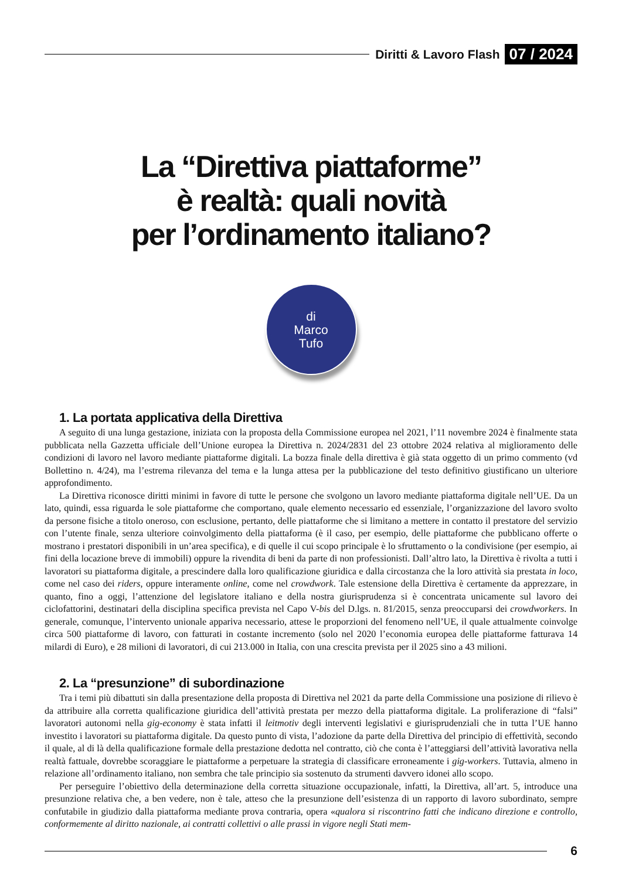Diritti & Lavoro Flash 07 / 2024
La “Direttiva piattaforme”
è realtà: quali novità
per l’ordinamento italiano?
di
Marco
Tufo
1. La portata applicativa della Direttiva
A seguito di una lunga gestazione, iniziata con la proposta della Commissione europea nel 2021, l’11 novembre 2024 è finalmente stata pubblicata nella Gazzetta ufficiale dell’Unione europea la Direttiva n. 2024/2831 del 23 ottobre 2024 relativa al miglioramento delle condizioni di lavoro nel lavoro mediante piattaforme digitali. La bozza finale della direttiva è già stata oggetto di un primo commento (vd Bollettino n. 4/24), ma l’estrema rilevanza del tema e la lunga attesa per la pubblicazione del testo definitivo giustificano un ulteriore approfondimento.
La Direttiva riconosce diritti minimi in favore di tutte le persone che svolgono un lavoro mediante piattaforma digitale nell’UE. Da un lato, quindi, essa riguarda le sole piattaforme che comportano, quale elemento necessario ed essenziale, l’organizzazione del lavoro svolto da persone fisiche a titolo oneroso, con esclusione, pertanto, delle piattaforme che si limitano a mettere in contatto il prestatore del servizio con l’utente finale, senza ulteriore coinvolgimento della piattaforma (è il caso, per esempio, delle piattaforme che pubblicano offerte o mostrano i prestatori disponibili in un’area specifica), e di quelle il cui scopo principale è lo sfruttamento o la condivisione (per esempio, ai fini della locazione breve di immobili) oppure la rivendita di beni da parte di non professionisti. Dall’altro lato, la Direttiva è rivolta a tutti i lavoratori su piattaforma digitale, a prescindere dalla loro qualificazione giuridica e dalla circostanza che la loro attività sia prestata in loco, come nel caso dei riders, oppure interamente online, come nel crowdwork. Tale estensione della Direttiva è certamente da apprezzare, in quanto, fino a oggi, l’attenzione del legislatore italiano e della nostra giurisprudenza si è concentrata unicamente sul lavoro dei ciclofattorini, destinatari della disciplina specifica prevista nel Capo V-bis del D.lgs. n. 81/2015, senza preoccuparsi dei crowdworkers. In generale, comunque, l’intervento unionale appariva necessario, attese le proporzioni del fenomeno nell’UE, il quale attualmente coinvolge circa 500 piattaforme di lavoro, con fatturati in costante incremento (solo nel 2020 l’economia europea delle piattaforme fatturava 14 milardi di Euro), e 28 milioni di lavoratori, di cui 213.000 in Italia, con una crescita prevista per il 2025 sino a 43 milioni.
2. La “presunzione” di subordinazione
Tra i temi più dibattuti sin dalla presentazione della proposta di Direttiva nel 2021 da parte della Commissione una posizione di rilievo è da attribuire alla corretta qualificazione giuridica dell’attività prestata per mezzo della piattaforma digitale. La proliferazione di “falsi” lavoratori autonomi nella gig-economy è stata infatti il leitmotiv degli interventi legislativi e giurisprudenziali che in tutta l’UE hanno investito i lavoratori su piattaforma digitale. Da questo punto di vista, l’adozione da parte della Direttiva del principio di effettività, secondo il quale, al di là della qualificazione formale della prestazione dedotta nel contratto, ciò che conta è l’atteggiarsi dell’attività lavorativa nella realtà fattuale, dovrebbe scoraggiare le piattaforme a perpetuare la strategia di classificare erroneamente i gig-workers. Tuttavia, almeno in relazione all’ordinamento italiano, non sembra che tale principio sia sostenuto da strumenti davvero idonei allo scopo.
Per perseguire l’obiettivo della determinazione della corretta situazione occupazionale, infatti, la Direttiva, all’art. 5, introduce una presunzione relativa che, a ben vedere, non è tale, atteso che la presunzione dell’esistenza di un rapporto di lavoro subordinato, sempre confutabile in giudizio dalla piattaforma mediante prova contraria, opera «qualora si riscontrino fatti che indicano direzione e controllo, conformemente al diritto nazionale, ai contratti collettivi o alle prassi in vigore negli Stati mem-
6